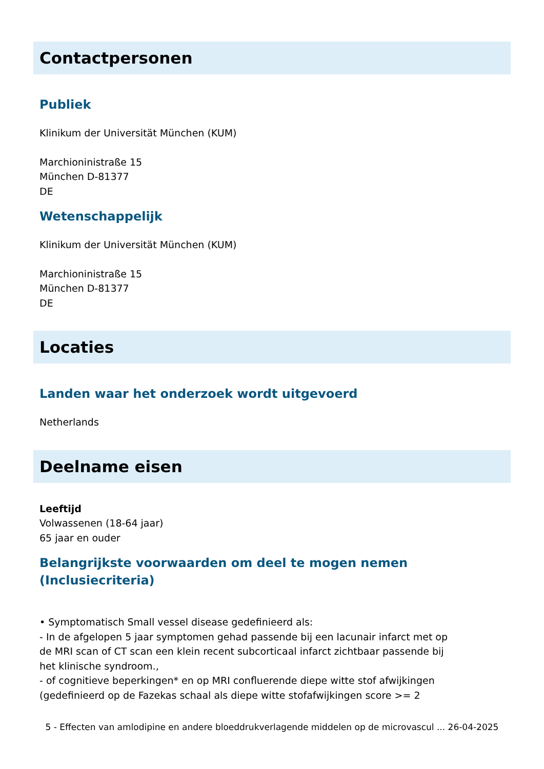Contactpersonen
Publiek
Klinikum der Universität München (KUM)
Marchioninistraße 15
München D-81377
DE
Wetenschappelijk
Klinikum der Universität München (KUM)
Marchioninistraße 15
München D-81377
DE
Locaties
Landen waar het onderzoek wordt uitgevoerd
Netherlands
Deelname eisen
Leeftijd
Volwassenen (18-64 jaar)
65 jaar en ouder
Belangrijkste voorwaarden om deel te mogen nemen (Inclusiecriteria)
• Symptomatisch Small vessel disease gedefinieerd als:
- In de afgelopen 5 jaar symptomen gehad passende bij een lacunair infarct met op de MRI scan of CT scan een klein recent subcorticaal infarct zichtbaar passende bij het klinische syndroom.,
- of cognitieve beperkingen* en op MRI confluerende diepe witte stof afwijkingen (gedefinieerd op de Fazekas schaal als diepe witte stofafwijkingen score >= 2
5 - Effecten van amlodipine en andere bloeddrukverlagende middelen op de microvascul ... 26-04-2025